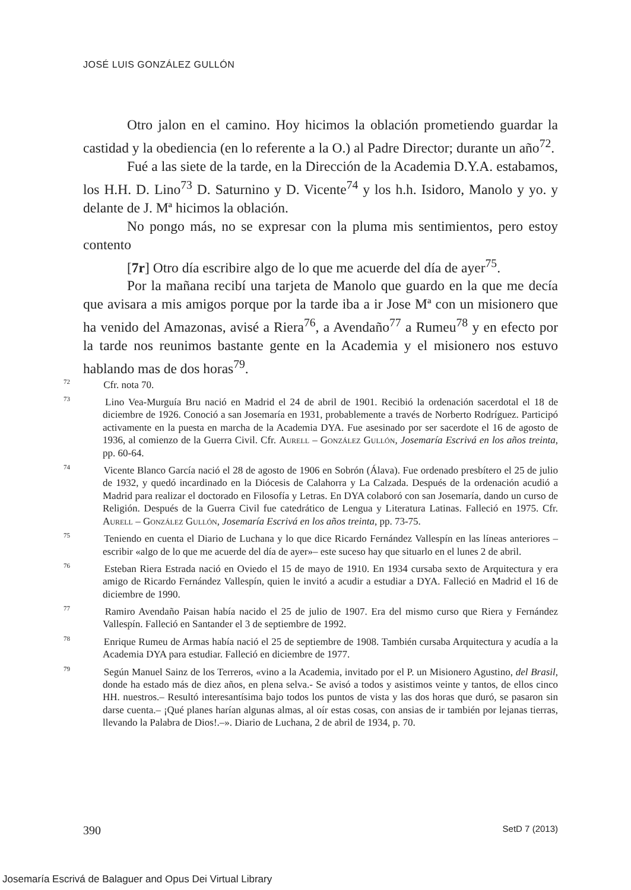JOSÉ LUIS GONZÁLEZ GULLÓN
Otro jalon en el camino. Hoy hicimos la oblación prometiendo guardar la castidad y la obediencia (en lo referente a la O.) al Padre Director; durante un año<sup>72</sup>.
Fué a las siete de la tarde, en la Dirección de la Academia D.Y.A. estabamos, los H.H. D. Lino<sup>73</sup> D. Saturnino y D. Vicente<sup>74</sup> y los h.h. Isidoro, Manolo y yo. y delante de J. Mª hicimos la oblación.
No pongo más, no se expresar con la pluma mis sentimientos, pero estoy contento
[7r] Otro día escribire algo de lo que me acuerde del día de ayer<sup>75</sup>.
Por la mañana recibí una tarjeta de Manolo que guardo en la que me decía que avisara a mis amigos porque por la tarde iba a ir Jose Mª con un misionero que ha venido del Amazonas, avisé a Riera<sup>76</sup>, a Avendaño<sup>77</sup> a Rumeu<sup>78</sup> y en efecto por la tarde nos reunimos bastante gente en la Academia y el misionero nos estuvo hablando mas de dos horas<sup>79</sup>.
<sup>72</sup> Cfr. nota 70.
<sup>73</sup> Lino Vea-Murguía Bru nació en Madrid el 24 de abril de 1901. Recibió la ordenación sacerdotal el 18 de diciembre de 1926. Conoció a san Josemaría en 1931, probablemente a través de Norberto Rodríguez. Participó activamente en la puesta en marcha de la Academia DYA. Fue asesinado por ser sacerdote el 16 de agosto de 1936, al comienzo de la Guerra Civil. Cfr. Aurell – González Gullón, Josemaría Escrivá en los años treinta, pp. 60-64.
<sup>74</sup> Vicente Blanco García nació el 28 de agosto de 1906 en Sobrón (Álava). Fue ordenado presbítero el 25 de julio de 1932, y quedó incardinado en la Diócesis de Calahorra y La Calzada. Después de la ordenación acudió a Madrid para realizar el doctorado en Filosofía y Letras. En DYA colaboró con san Josemaría, dando un curso de Religión. Después de la Guerra Civil fue catedrático de Lengua y Literatura Latinas. Falleció en 1975. Cfr. Aurell – González Gullón, Josemaría Escrivá en los años treinta, pp. 73-75.
<sup>75</sup> Teniendo en cuenta el Diario de Luchana y lo que dice Ricardo Fernández Vallespín en las líneas anteriores –escribir «algo de lo que me acuerde del día de ayer»– este suceso hay que situarlo en el lunes 2 de abril.
<sup>76</sup> Esteban Riera Estrada nació en Oviedo el 15 de mayo de 1910. En 1934 cursaba sexto de Arquitectura y era amigo de Ricardo Fernández Vallespín, quien le invitó a acudir a estudiar a DYA. Falleció en Madrid el 16 de diciembre de 1990.
<sup>77</sup> Ramiro Avendaño Paisan había nacido el 25 de julio de 1907. Era del mismo curso que Riera y Fernández Vallespín. Falleció en Santander el 3 de septiembre de 1992.
<sup>78</sup> Enrique Rumeu de Armas había nació el 25 de septiembre de 1908. También cursaba Arquitectura y acudía a la Academia DYA para estudiar. Falleció en diciembre de 1977.
<sup>79</sup> Según Manuel Sainz de los Terreros, «vino a la Academia, invitado por el P. un Misionero Agustino, del Brasil, donde ha estado más de diez años, en plena selva.- Se avisó a todos y asistimos veinte y tantos, de ellos cinco HH. nuestros.– Resultó interesantísima bajo todos los puntos de vista y las dos horas que duró, se pasaron sin darse cuenta.– ¡Qué planes harían algunas almas, al oír estas cosas, con ansias de ir también por lejanas tierras, llevando la Palabra de Dios!.–». Diario de Luchana, 2 de abril de 1934, p. 70.
390 SetD 7 (2013)
Josemaría Escrivá de Balaguer and Opus Dei Virtual Library